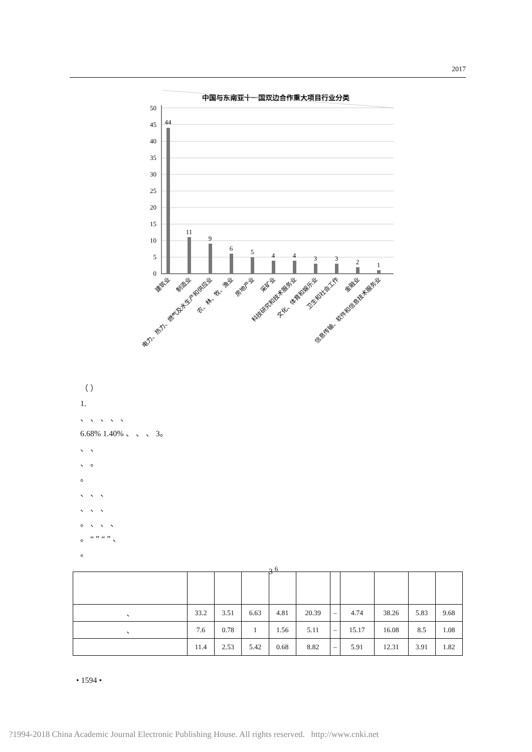2017
中国与东南亚十一国双边合作重大项目行业分类
50
45
40
35
30
25
20
15
10
5
0
44
11
9
6
5
4
4
3
3
2
1
建筑业
制造业
电力、热力、燃气及水生产和供应业
农、林、牧、渔业
房地产业
采矿业
科技研究和技术服务业
文化、体育和娱乐业
卫生和社会工作
金融业
信息传输、软件和信息技术服务业
（ ）
1.
、 、 、 、 、
6.68% 1.40% 、 、 、 3。
、 、
、 。
。
、 、 、
、 、 、
。 、 、 、
。 “ ” “ ” 、
。
3 <sup>6</sup>
| 、 | 33.2 | 3.51 | 6.63 | 4.81 | 20.39 | – | 4.74 | 38.26 | 5.83 | 9.68 |
| 、 | 7.6 | 0.78 | 1 | 1.56 | 5.11 | – | 15.17 | 16.08 | 8.5 | 1.08 |
| | 11.4 | 2.53 | 5.42 | 0.68 | 8.82 | – | 5.91 | 12.31 | 3.91 | 1.82 |
• 1594 •
?1994-2018 China Academic Journal Electronic Publishing House. All rights reserved. http://www.cnki.net